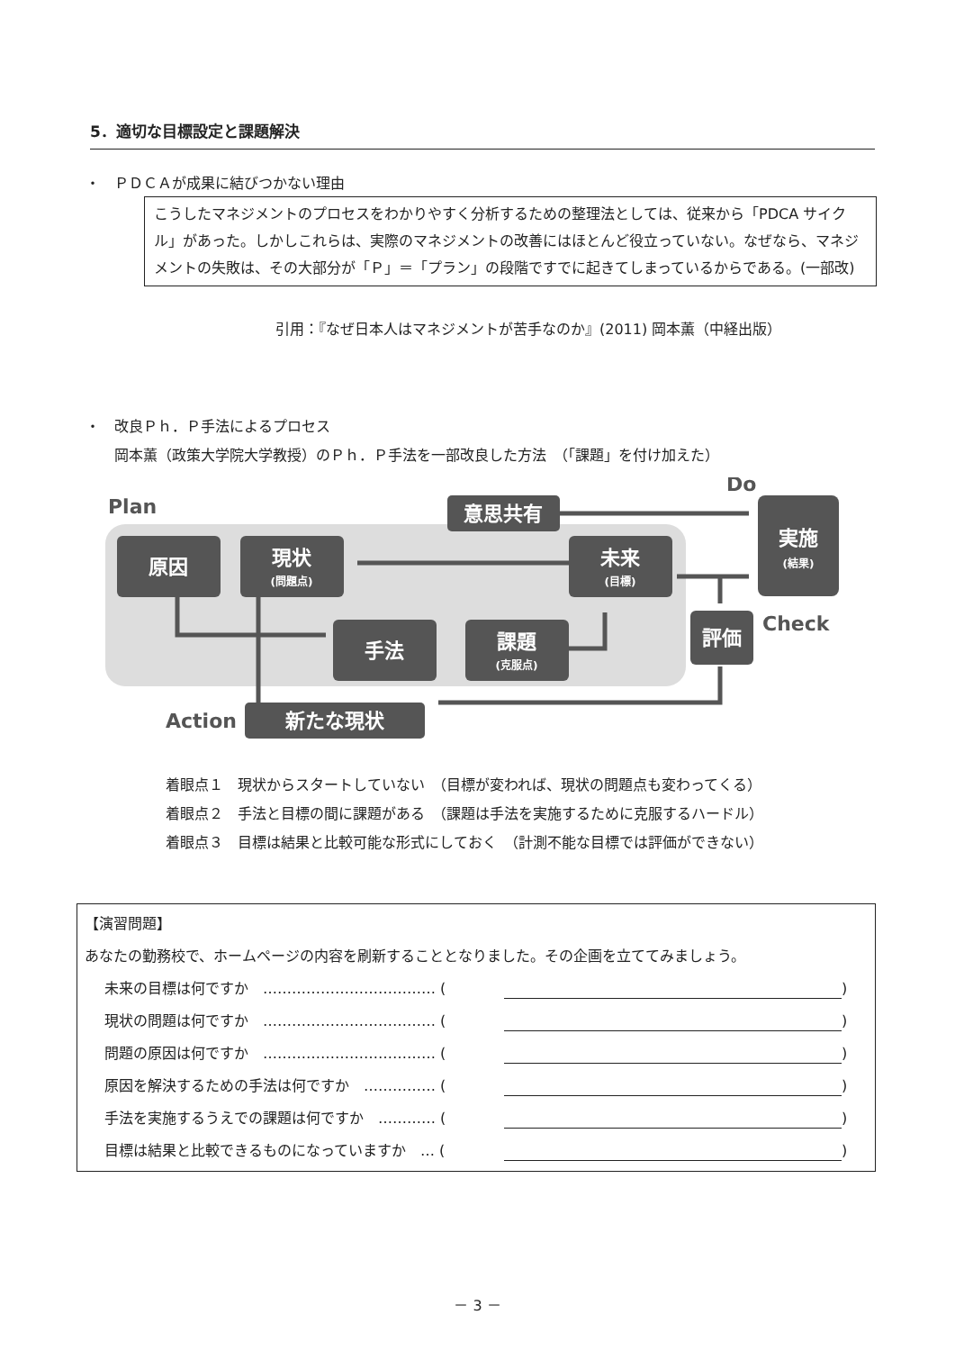5．適切な目標設定と課題解決
・　ＰＤＣＡが成果に結びつかない理由
こうしたマネジメントのプロセスをわかりやすく分析するための整理法としては、従来から「PDCA サイクル」があった。しかしこれらは、実際のマネジメントの改善にはほとんど役立っていない。なぜなら、マネジメントの失敗は、その大部分が「Ｐ」＝「プラン」の段階ですでに起きてしまっているからである。(一部改)
引用：『なぜ日本人はマネジメントが苦手なのか』(2011) 岡本薫（中経出版）
・　改良Ｐｈ．Ｐ手法によるプロセス
　　岡本薫（政策大学院大学教授）のＰｈ．Ｐ手法を一部改良した方法　（「課題」を付け加えた）
意思共有
実施
原因
現状
未来
手法
課題
評価
新たな現状
(結果)
(問題点)
(目標)
(克服点)
Plan
Do
Check
Action
着眼点１　現状からスタートしていない　（目標が変われば、現状の問題点も変わってくる）
着眼点２　手法と目標の間に課題がある　（課題は手法を実施するために克服するハードル）
着眼点３　目標は結果と比較可能な形式にしておく　（計測不能な目標では評価ができない）
【演習問題】
あなたの勤務校で、ホームページの内容を刷新することとなりました。その企画を立ててみましょう。
未来の目標は何ですか　……………………………… ( )
現状の問題は何ですか　……………………………… ( )
問題の原因は何ですか　……………………………… ( )
原因を解決するための手法は何ですか　…………… ( )
手法を実施するうえでの課題は何ですか　………… ( )
目標は結果と比較できるものになっていますか　… ( )
－ 3 －